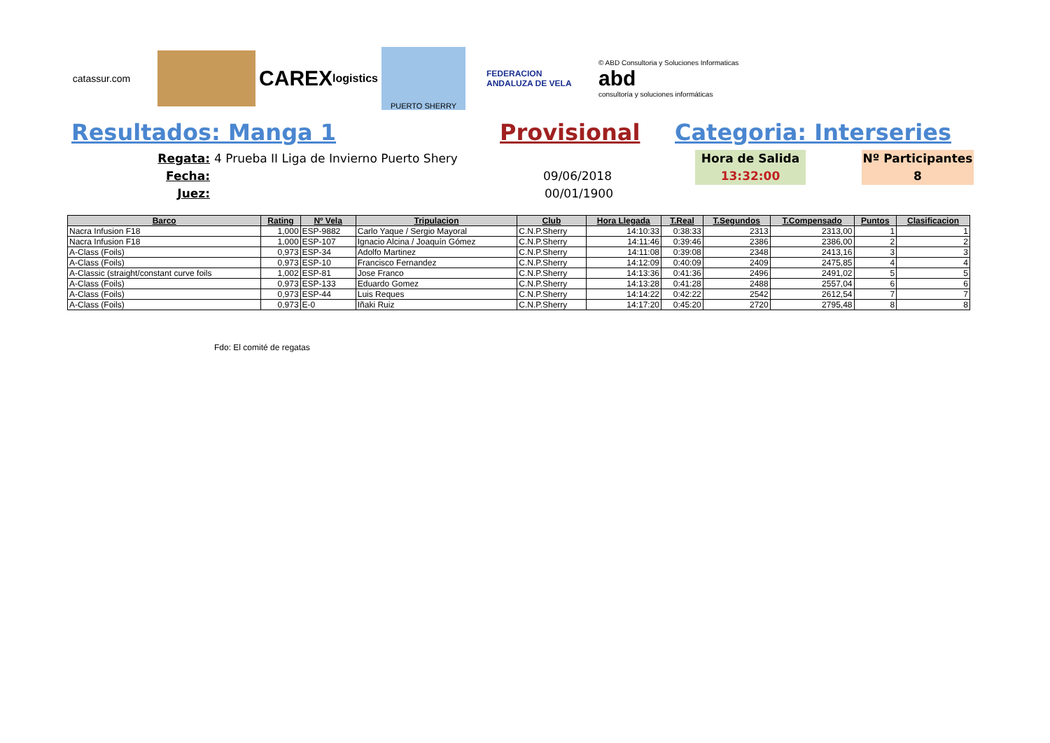catassur.com
CAREX logistics
PUERTO SHERRY
FEDERACION ANDALUZA DE VELA
© ABD Consultoria y Soluciones Informaticas
abd
consultoría y soluciones informáticas
Resultados: Manga 1 Provisional Categoria: Interseries
Regata:
Fecha:
Juez:
4 Prueba II Liga de Invierno Puerto Shery
09/06/2018
00/01/1900
Hora de Salida
13:32:00
Nº Participantes
8
| Barco | Rating | Nº Vela | Tripulacion | Club | Hora Llegada | T.Real | T.Segundos | T.Compensado | Puntos | Clasificacion |
| --- | --- | --- | --- | --- | --- | --- | --- | --- | --- | --- |
| Nacra Infusion F18 | 1,000 | ESP-9882 | Carlo Yaque / Sergio Mayoral | C.N.P.Sherry | 14:10:33 | 0:38:33 | 2313 | 2313,00 | 1 | 1 |
| Nacra Infusion F18 | 1,000 | ESP-107 | Ignacio Alcina / Joaquín Gómez | C.N.P.Sherry | 14:11:46 | 0:39:46 | 2386 | 2386,00 | 2 | 2 |
| A-Class (Foils) | 0,973 | ESP-34 | Adolfo Martinez | C.N.P.Sherry | 14:11:08 | 0:39:08 | 2348 | 2413,16 | 3 | 3 |
| A-Class (Foils) | 0,973 | ESP-10 | Francisco Fernandez | C.N.P.Sherry | 14:12:09 | 0:40:09 | 2409 | 2475,85 | 4 | 4 |
| A-Classic (straight/constant curve foils | 1,002 | ESP-81 | Jose Franco | C.N.P.Sherry | 14:13:36 | 0:41:36 | 2496 | 2491,02 | 5 | 5 |
| A-Class (Foils) | 0,973 | ESP-133 | Eduardo Gomez | C.N.P.Sherry | 14:13:28 | 0:41:28 | 2488 | 2557,04 | 6 | 6 |
| A-Class (Foils) | 0,973 | ESP-44 | Luis Reques | C.N.P.Sherry | 14:14:22 | 0:42:22 | 2542 | 2612,54 | 7 | 7 |
| A-Class (Foils) | 0,973 | E-0 | Iñaki Ruiz | C.N.P.Sherry | 14:17:20 | 0:45:20 | 2720 | 2795,48 | 8 | 8 |
Fdo: El comité de regatas